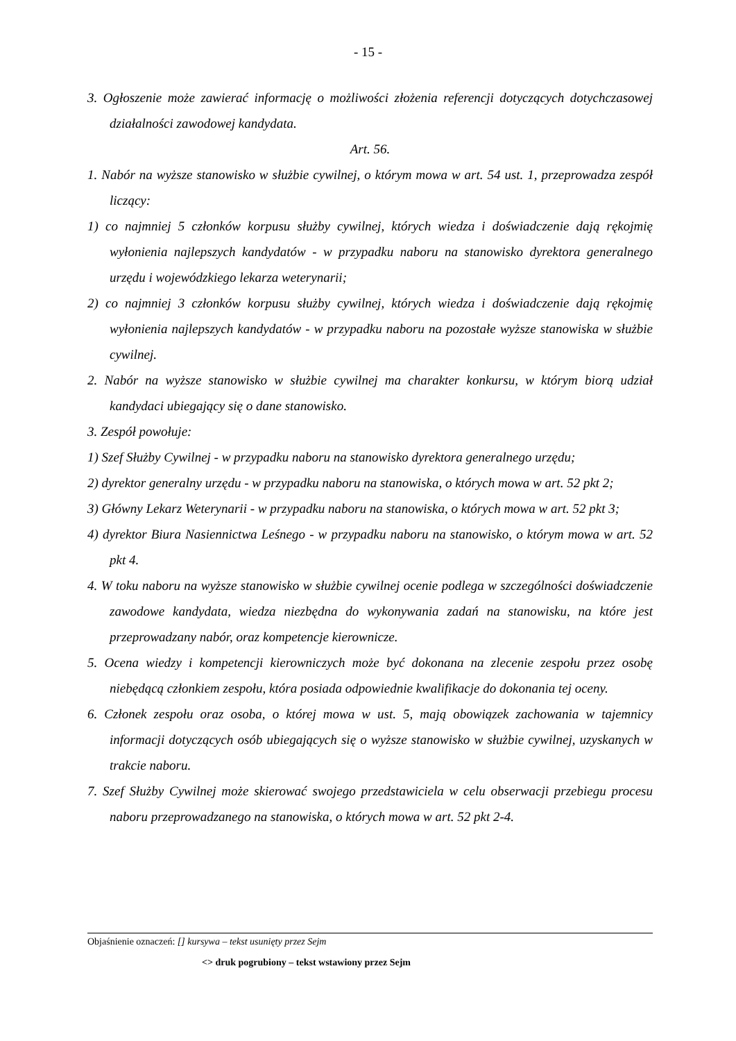- 15 -
3. Ogłoszenie może zawierać informację o możliwości złożenia referencji dotyczących dotychczasowej działalności zawodowej kandydata.
Art. 56.
1. Nabór na wyższe stanowisko w służbie cywilnej, o którym mowa w art. 54 ust. 1, przeprowadza zespół liczący:
1) co najmniej 5 członków korpusu służby cywilnej, których wiedza i doświadczenie dają rękojmię wyłonienia najlepszych kandydatów - w przypadku naboru na stanowisko dyrektora generalnego urzędu i wojewódzkiego lekarza weterynarii;
2) co najmniej 3 członków korpusu służby cywilnej, których wiedza i doświadczenie dają rękojmię wyłonienia najlepszych kandydatów - w przypadku naboru na pozostałe wyższe stanowiska w służbie cywilnej.
2. Nabór na wyższe stanowisko w służbie cywilnej ma charakter konkursu, w którym biorą udział kandydaci ubiegający się o dane stanowisko.
3. Zespół powołuje:
1) Szef Służby Cywilnej - w przypadku naboru na stanowisko dyrektora generalnego urzędu;
2) dyrektor generalny urzędu - w przypadku naboru na stanowiska, o których mowa w art. 52 pkt 2;
3) Główny Lekarz Weterynarii - w przypadku naboru na stanowiska, o których mowa w art. 52 pkt 3;
4) dyrektor Biura Nasiennictwa Leśnego - w przypadku naboru na stanowisko, o którym mowa w art. 52 pkt 4.
4. W toku naboru na wyższe stanowisko w służbie cywilnej ocenie podlega w szczególności doświadczenie zawodowe kandydata, wiedza niezbędna do wykonywania zadań na stanowisku, na które jest przeprowadzany nabór, oraz kompetencje kierownicze.
5. Ocena wiedzy i kompetencji kierowniczych może być dokonana na zlecenie zespołu przez osobę niebędącą członkiem zespołu, która posiada odpowiednie kwalifikacje do dokonania tej oceny.
6. Członek zespołu oraz osoba, o której mowa w ust. 5, mają obowiązek zachowania w tajemnicy informacji dotyczących osób ubiegających się o wyższe stanowisko w służbie cywilnej, uzyskanych w trakcie naboru.
7. Szef Służby Cywilnej może skierować swojego przedstawiciela w celu obserwacji przebiegu procesu naboru przeprowadzanego na stanowiska, o których mowa w art. 52 pkt 2-4.
Objaśnienie oznaczeń: [] kursywa – tekst usunięty przez Sejm
<> druk pogrubiony – tekst wstawiony przez Sejm